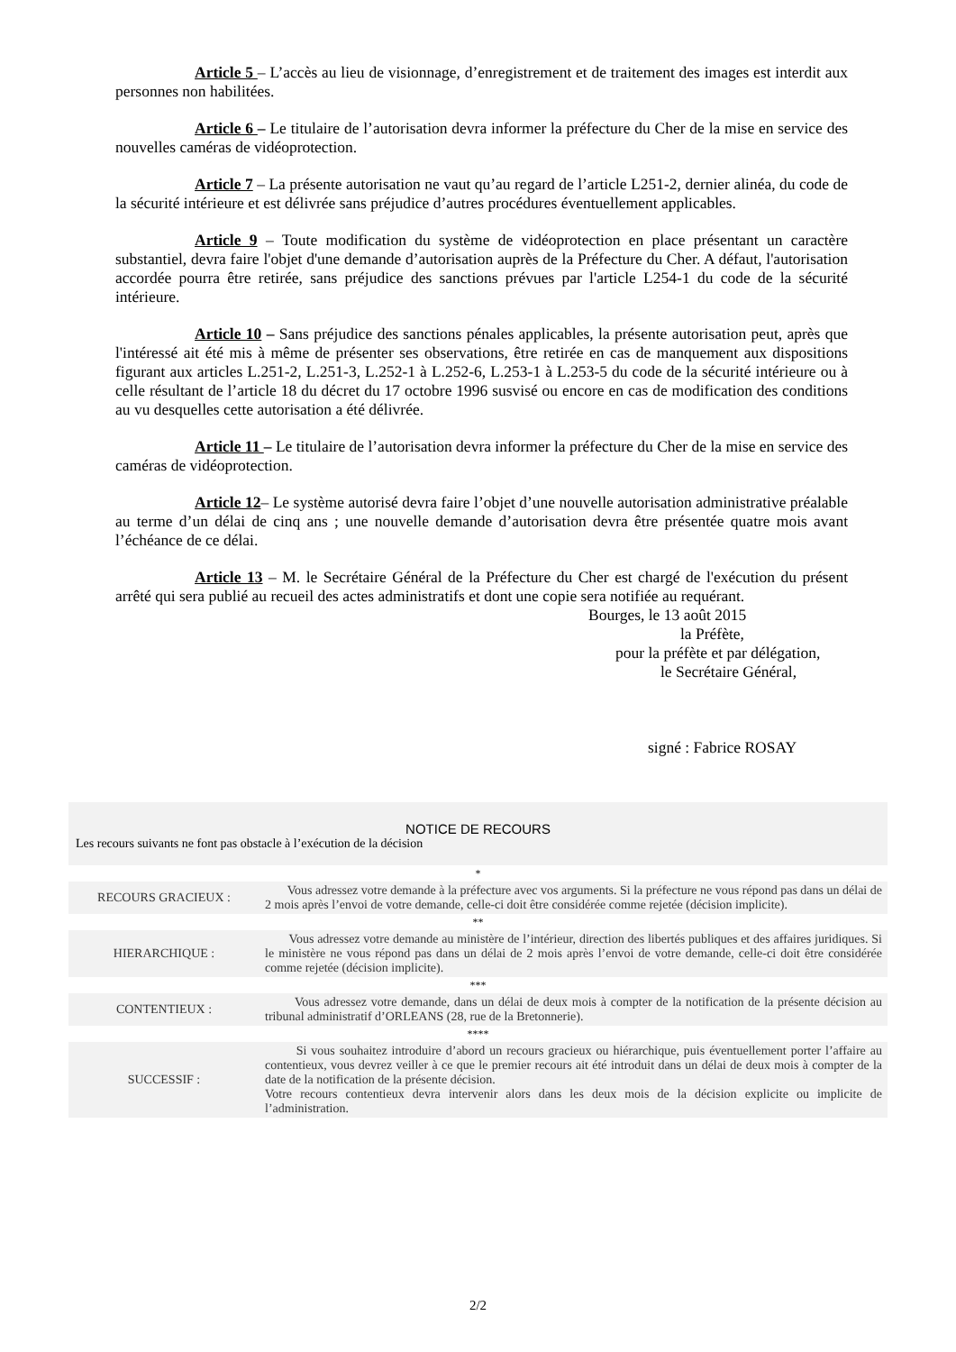Article 5 – L’accès au lieu de visionnage, d’enregistrement et de traitement des images est interdit aux personnes non habilitées.
Article 6 – Le titulaire de l’autorisation devra informer la préfecture du Cher de la mise en service des nouvelles caméras de vidéoprotection.
Article 7 – La présente autorisation ne vaut qu’au regard de l’article L251-2, dernier alinéa, du code de la sécurité intérieure et est délivrée sans préjudice d’autres procédures éventuellement applicables.
Article 9 – Toute modification du système de vidéoprotection en place présentant un caractère substantiel, devra faire l'objet d'une demande d’autorisation auprès de la Préfecture du Cher. A défaut, l'autorisation accordée pourra être retirée, sans préjudice des sanctions prévues par l'article L254-1 du code de la sécurité intérieure.
Article 10 – Sans préjudice des sanctions pénales applicables, la présente autorisation peut, après que l'intéressé ait été mis à même de présenter ses observations, être retirée en cas de manquement aux dispositions figurant aux articles L.251-2, L.251-3, L.252-1 à L.252-6, L.253-1 à L.253-5 du code de la sécurité intérieure ou à celle résultant de l’article 18 du décret du 17 octobre 1996 susvisé ou encore en cas de modification des conditions au vu desquelles cette autorisation a été délivrée.
Article 11 – Le titulaire de l’autorisation devra informer la préfecture du Cher de la mise en service des caméras de vidéoprotection.
Article 12– Le système autorisé devra faire l’objet d’une nouvelle autorisation administrative préalable au terme d’un délai de cinq ans ; une nouvelle demande d’autorisation devra être présentée quatre mois avant l’échéance de ce délai.
Article 13 – M. le Secrétaire Général de la Préfecture du Cher est chargé de l'exécution du présent arrêté qui sera publié au recueil des actes administratifs et dont une copie sera notifiée au requérant.
Bourges, le 13 août 2015
la Préfète,
pour la préfète et par délégation,
le Secrétaire Général,
signé : Fabrice ROSAY
NOTICE DE RECOURS
Les recours suivants ne font pas obstacle à l’exécution de la décision
| * | |
| RECOURS GRACIEUX : | Vous adressez votre demande à la préfecture avec vos arguments. Si la préfecture ne vous répond pas dans un délai de 2 mois après l’envoi de votre demande, celle-ci doit être considérée comme rejetée (décision implicite). |
| ** | |
| HIERARCHIQUE : | Vous adressez votre demande au ministère de l’intérieur, direction des libertés publiques et des affaires juridiques. Si le ministère ne vous répond pas dans un délai de 2 mois après l’envoi de votre demande, celle-ci doit être considérée comme rejetée (décision implicite). |
| *** | |
| CONTENTIEUX : | Vous adressez votre demande, dans un délai de deux mois à compter de la notification de la présente décision au tribunal administratif d’ORLEANS (28, rue de la Bretonnerie). |
| **** | |
| SUCCESSIF : | Si vous souhaitez introduire d’abord un recours gracieux ou hiérarchique, puis éventuellement porter l’affaire au contentieux, vous devrez veiller à ce que le premier recours ait été introduit dans un délai de deux mois à compter de la date de la notification de la présente décision. Votre recours contentieux devra intervenir alors dans les deux mois de la décision explicite ou implicite de l’administration. |
2/2